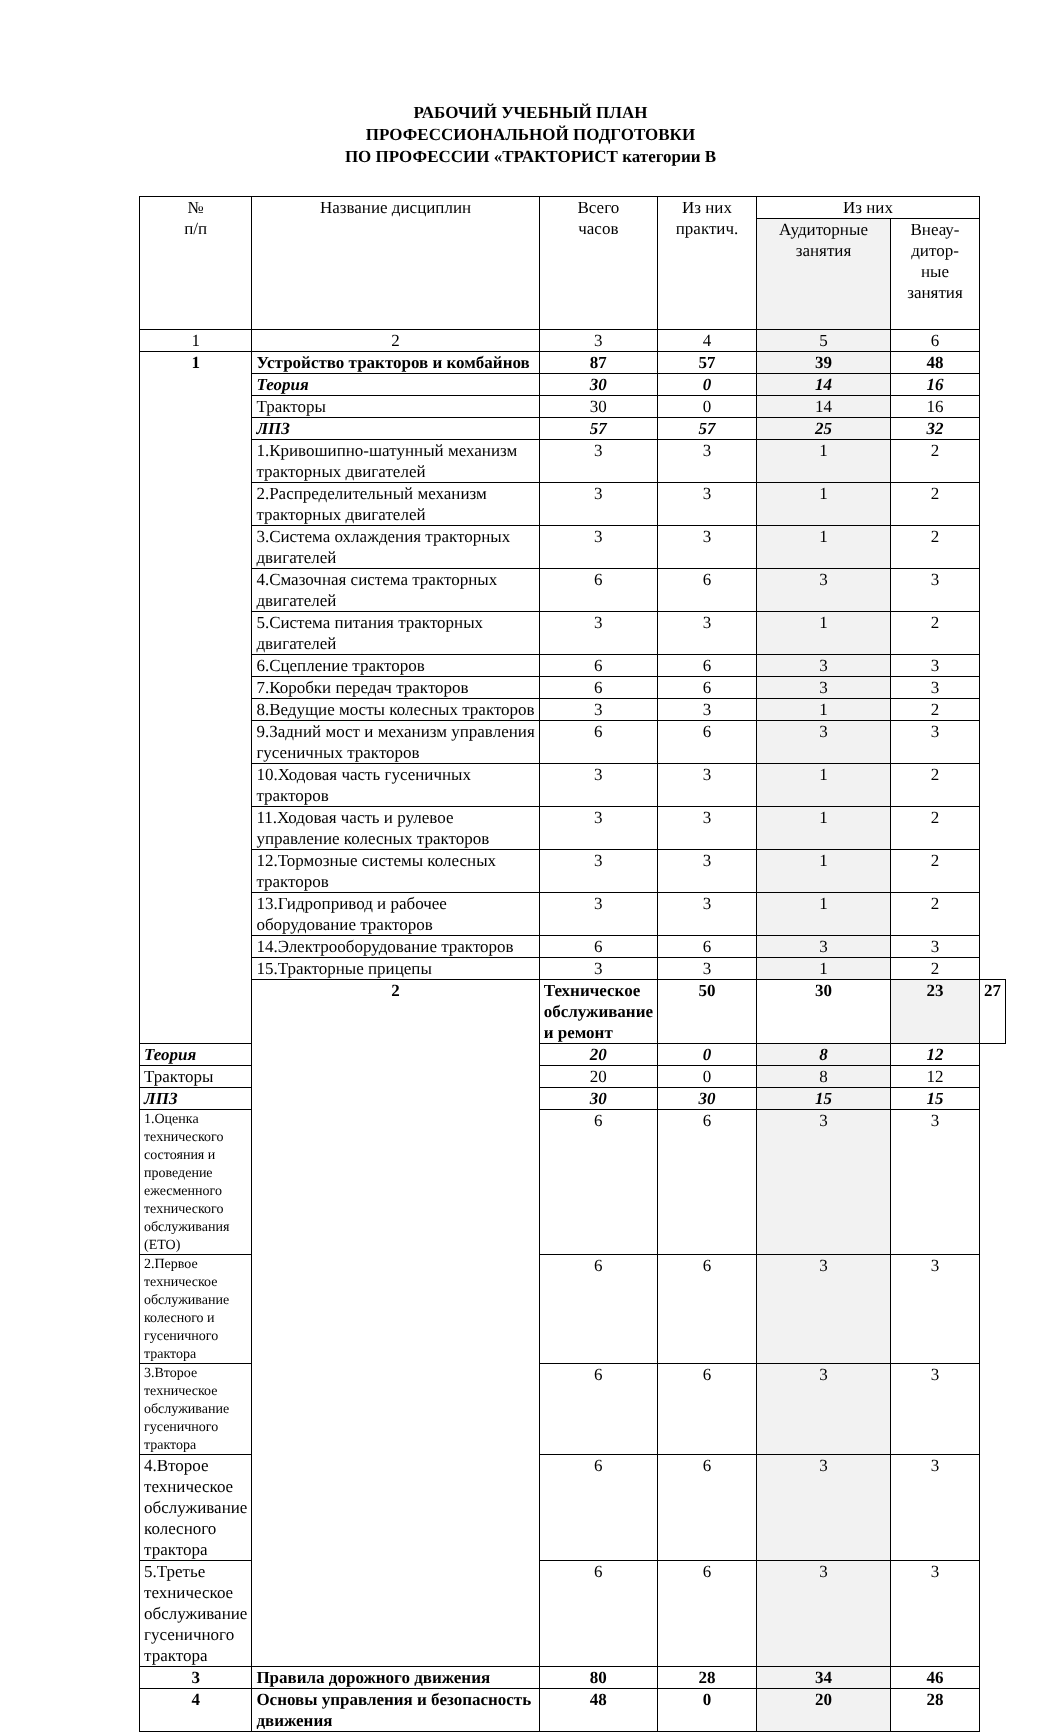РАБОЧИЙ УЧЕБНЫЙ ПЛАН
ПРОФЕССИОНАЛЬНОЙ ПОДГОТОВКИ
ПО ПРОФЕССИИ «ТРАКТОРИСТ категории В
| № п/п | Название дисциплин | Всего часов | Из них практич. | Из них | | |
| --- | --- | --- | --- | --- | --- | --- |
| | | | | Аудиторные занятия | Внеау- дитор- ные занятия | |
| 1 | 2 | 3 | 4 | 5 | 6 | |
| 1 | Устройство тракторов и комбайнов | 87 | 57 | 39 | 48 | |
| | Теория | 30 | 0 | 14 | 16 | |
| | Тракторы | 30 | 0 | 14 | 16 | |
| | ЛПЗ | 57 | 57 | 25 | 32 | |
| | 1.Кривошипно-шатунный механизм тракторных двигателей | 3 | 3 | 1 | 2 | |
| | 2.Распределительный механизм тракторных двигателей | 3 | 3 | 1 | 2 | |
| | 3.Система охлаждения тракторных двигателей | 3 | 3 | 1 | 2 | |
| | 4.Смазочная система тракторных двигателей | 6 | 6 | 3 | 3 | |
| | 5.Система питания тракторных двигателей | 3 | 3 | 1 | 2 | |
| | 6.Сцепление тракторов | 6 | 6 | 3 | 3 | |
| | 7.Коробки передач тракторов | 6 | 6 | 3 | 3 | |
| | 8.Ведущие мосты колесных тракторов | 3 | 3 | 1 | 2 | |
| | 9.Задний мост и механизм управления гусеничных тракторов | 6 | 6 | 3 | 3 | |
| | 10.Ходовая часть гусеничных тракторов | 3 | 3 | 1 | 2 | |
| | 11.Ходовая часть и рулевое управление колесных тракторов | 3 | 3 | 1 | 2 | |
| | 12.Тормозные системы колесных тракторов | 3 | 3 | 1 | 2 | |
| | 13.Гидропривод и рабочее оборудование тракторов | 3 | 3 | 1 | 2 | |
| | 14.Электрооборудование тракторов | 6 | 6 | 3 | 3 | |
| | 15.Тракторные прицепы | 3 | 3 | 1 | 2 | |
| | 2 | Техническое обслуживание и ремонт | 50 | 30 | 23 | 27 |
| Теория | | 20 | 0 | 8 | 12 | |
| Тракторы | | 20 | 0 | 8 | 12 | |
| ЛПЗ | | 30 | 30 | 15 | 15 | |
| 1.Оценка технического состояния и проведение ежесменного технического обслуживания (ЕТО) | | 6 | 6 | 3 | 3 | |
| 2.Первое техническое обслуживание колесного и гусеничного трактора | | 6 | 6 | 3 | 3 | |
| 3.Второе техническое обслуживание гусеничного трактора | | 6 | 6 | 3 | 3 | |
| 4.Второе техническое обслуживание колесного трактора | | 6 | 6 | 3 | 3 | |
| 5.Третье техническое обслуживание гусеничного трактора | | 6 | 6 | 3 | 3 | |
| 3 | Правила дорожного движения | 80 | 28 | 34 | 46 | |
| 4 | Основы управления и безопасность движения | 48 | 0 | 20 | 28 | |